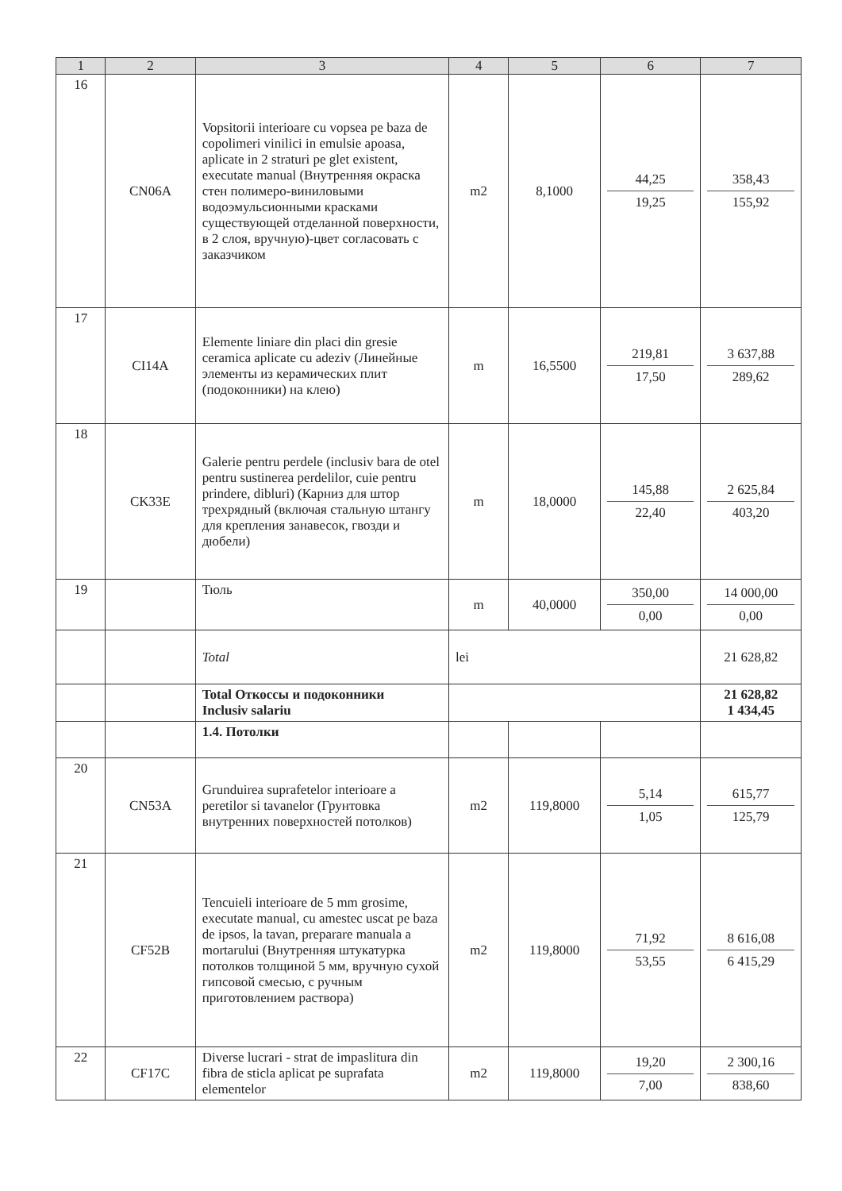| 1 | 2 | 3 | 4 | 5 | 6 | 7 |
| --- | --- | --- | --- | --- | --- | --- |
| 16 | CN06A | Vopsitorii interioare cu vopsea pe baza de copolimeri vinilici in emulsie apoasa, aplicate in 2 straturi pe glet existent, executate manual (Внутренняя окраска стен полимеро-виниловыми водоэмульсионными красками существующей отделанной поверхности, в 2 слоя, вручную)-цвет согласовать с заказчиком | m2 | 8,1000 | 44,25 19,25 | 358,43 155,92 |
| 17 | CI14A | Elemente liniare din placi din gresie ceramica aplicate cu adeziv (Линейные элементы из керамических плит (подоконники) на клею) | m | 16,5500 | 219,81 17,50 | 3 637,88 289,62 |
| 18 | CK33E | Galerie pentru perdele (inclusiv bara de otel pentru sustinerea perdelilor, cuie pentru prindere, dibluri) (Карниз для штор трехрядный (включая стальную штангу для крепления занавесок, гвозди и дюбели) | m | 18,0000 | 145,88 22,40 | 2 625,84 403,20 |
| 19 | | Тюль | m | 40,0000 | 350,00 0,00 | 14 000,00 0,00 |
| | | Total | lei | | | 21 628,82 |
| | | Total Откоссы и подоконники Inclusiv salariu | | | | 21 628,82 1 434,45 |
| | | 1.4. Потолки | | | | |
| 20 | CN53A | Grunduirea suprafetelor interioare a peretilor si tavanelor (Грунтовка внутренних поверхностей потолков) | m2 | 119,8000 | 5,14 1,05 | 615,77 125,79 |
| 21 | CF52B | Tencuieli interioare de 5 mm grosime, executate manual, cu amestec uscat pe baza de ipsos, la tavan, preparare manuala a mortarului (Внутренняя штукатурка потолков толщиной 5 мм, вручную сухой гипсовой смесью, с ручным приготовлением раствора) | m2 | 119,8000 | 71,92 53,55 | 8 616,08 6 415,29 |
| 22 | CF17C | Diverse lucrari - strat de impaslitura din fibra de sticla aplicat pe suprafata elementelor | m2 | 119,8000 | 19,20 7,00 | 2 300,16 838,60 |